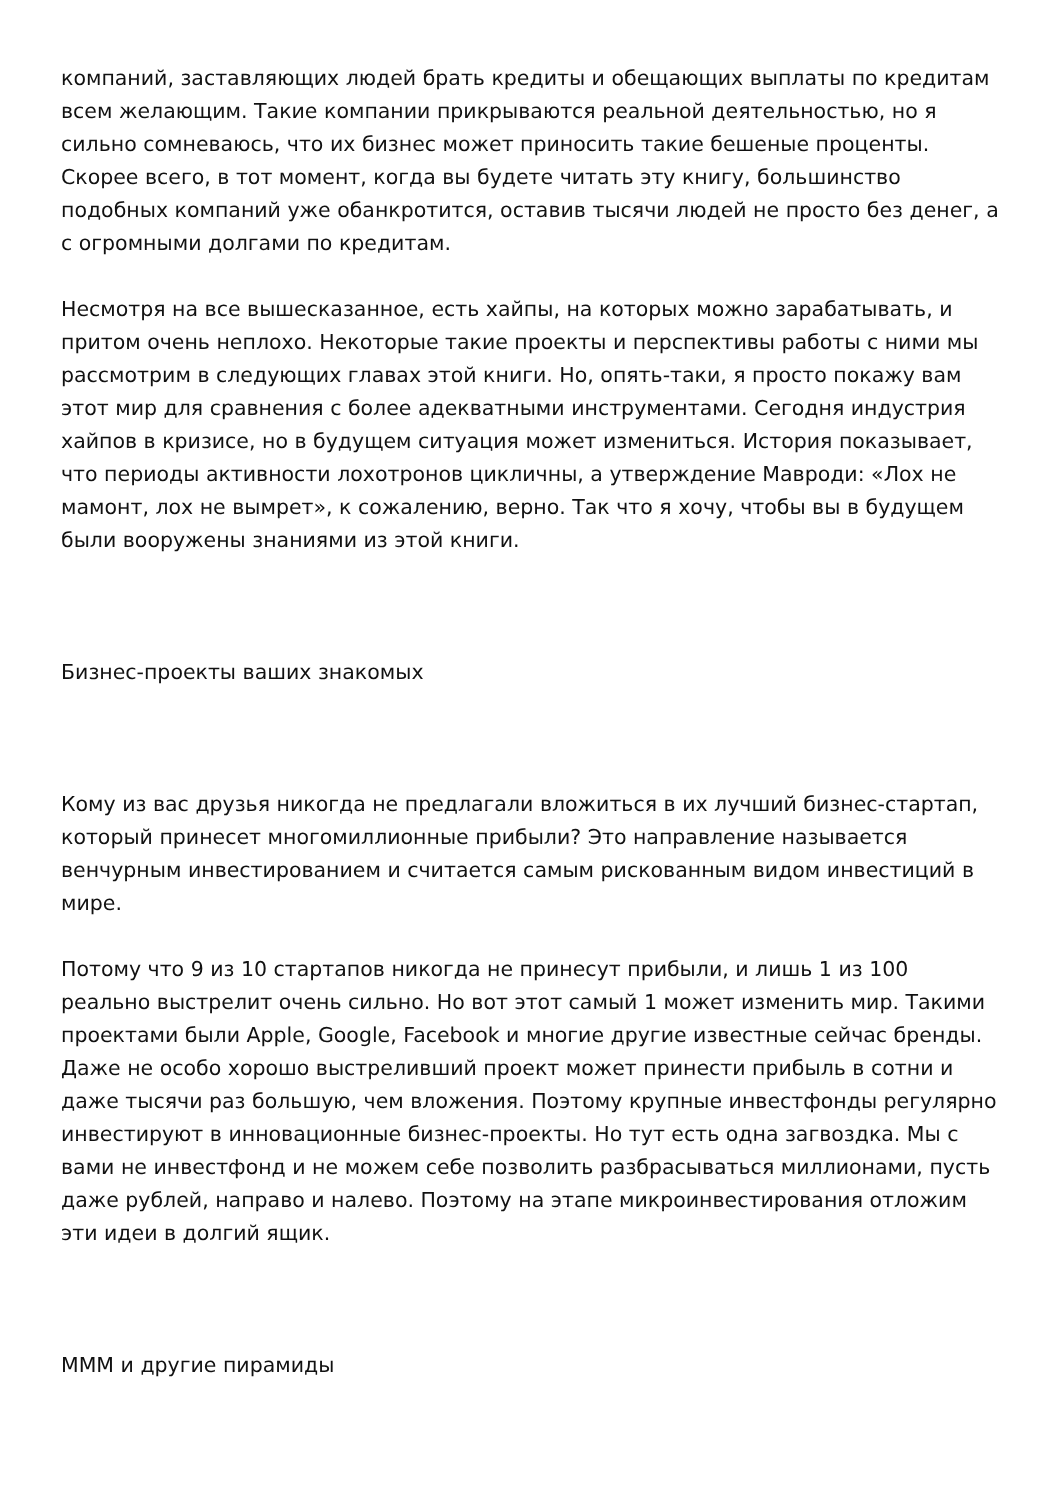компаний, заставляющих людей брать кредиты и обещающих выплаты по кредитам всем желающим. Такие компании прикрываются реальной деятельностью, но я сильно сомневаюсь, что их бизнес может приносить такие бешеные проценты. Скорее всего, в тот момент, когда вы будете читать эту книгу, большинство подобных компаний уже обанкротится, оставив тысячи людей не просто без денег, а с огромными долгами по кредитам.
Несмотря на все вышесказанное, есть хайпы, на которых можно зарабатывать, и притом очень неплохо. Некоторые такие проекты и перспективы работы с ними мы рассмотрим в следующих главах этой книги. Но, опять-таки, я просто покажу вам этот мир для сравнения с более адекватными инструментами. Сегодня индустрия хайпов в кризисе, но в будущем ситуация может измениться. История показывает, что периоды активности лохотронов цикличны, а утверждение Мавроди: «Лох не мамонт, лох не вымрет», к сожалению, верно. Так что я хочу, чтобы вы в будущем были вооружены знаниями из этой книги.
Бизнес-проекты ваших знакомых
Кому из вас друзья никогда не предлагали вложиться в их лучший бизнес-стартап, который принесет многомиллионные прибыли? Это направление называется венчурным инвестированием и считается самым рискованным видом инвестиций в мире.
Потому что 9 из 10 стартапов никогда не принесут прибыли, и лишь 1 из 100 реально выстрелит очень сильно. Но вот этот самый 1 может изменить мир. Такими проектами были Apple, Google, Facebook и многие другие известные сейчас бренды. Даже не особо хорошо выстреливший проект может принести прибыль в сотни и даже тысячи раз большую, чем вложения. Поэтому крупные инвестфонды регулярно инвестируют в инновационные бизнес-проекты. Но тут есть одна загвоздка. Мы с вами не инвестфонд и не можем себе позволить разбрасываться миллионами, пусть даже рублей, направо и налево. Поэтому на этапе микроинвестирования отложим эти идеи в долгий ящик.
ММM и другие пирамиды